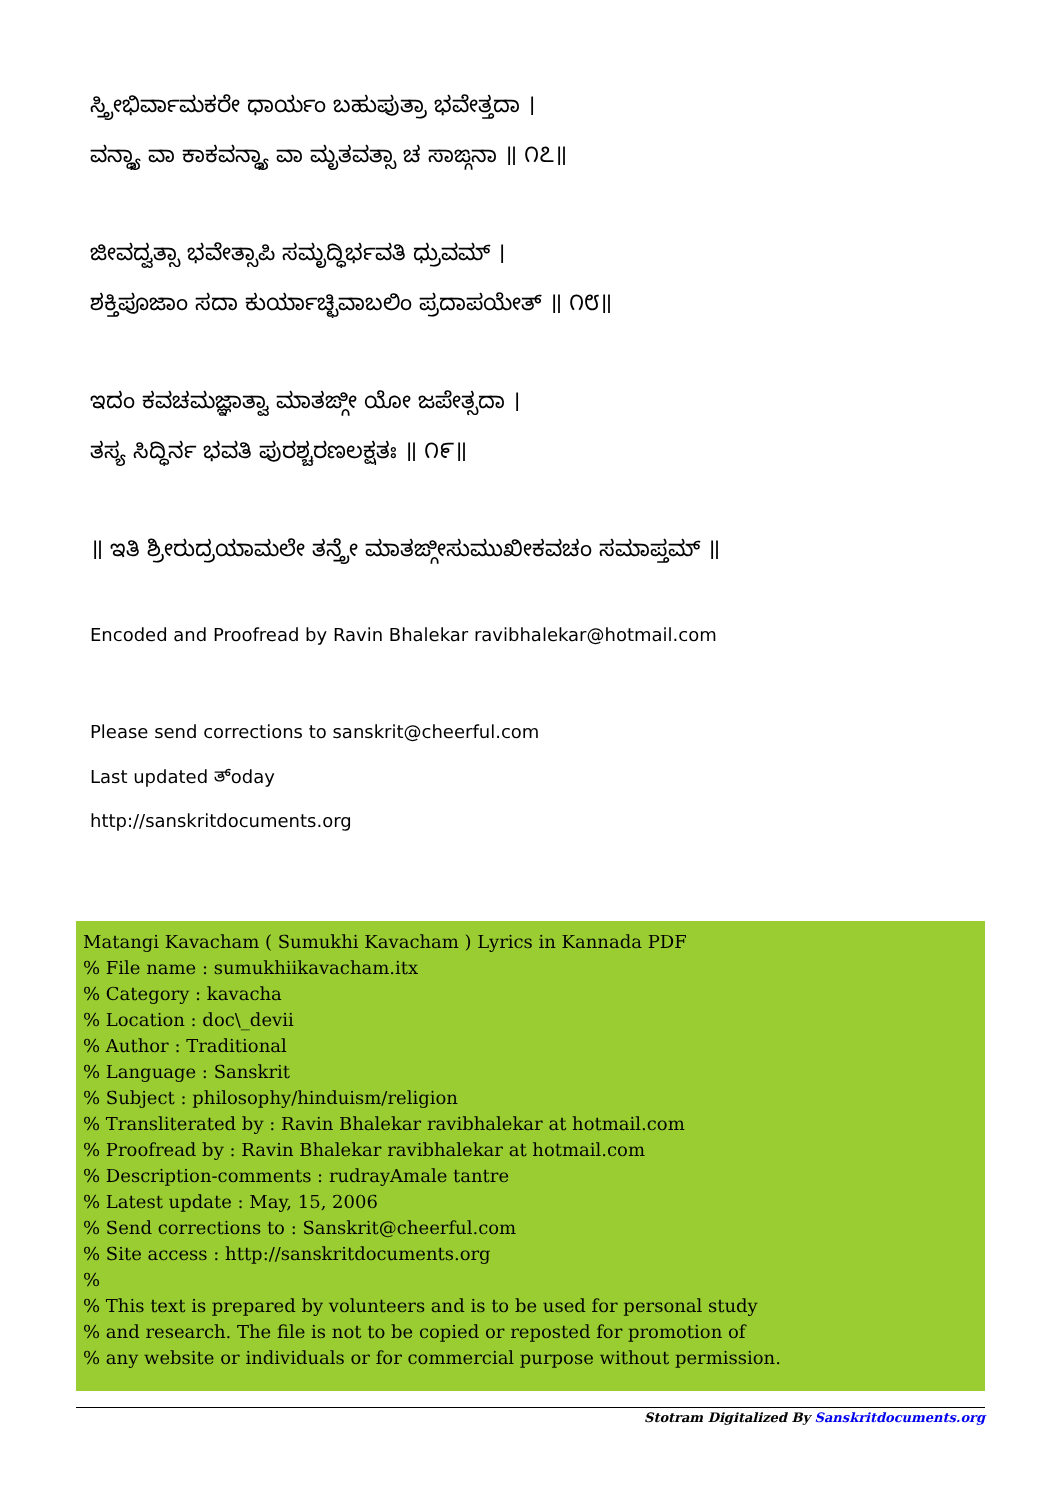ಸ್ತ್ರೀಭಿರ್ವಾಮಕರೇ ಧಾರ್ಯಂ ಬಹುಪುತ್ರಾ ಭವೇತ್ತದಾ ।
ವನ್ಧ್ಯಾ ವಾ ಕಾಕವನ್ಧ್ಯಾ ವಾ ಮೃತವತ್ಸಾ ಚ ಸಾಙ್ಗನಾ ॥ ೧೭॥
ಜೀವದ್ವತ್ಸಾ ಭವೇತ್ಸಾಪಿ ಸಮೃದ್ಧಿರ್ಭವತಿ ಧ್ರುವಮ್ ।
ಶಕ್ತಿಪೂಜಾಂ ಸದಾ ಕುರ್ಯಾಚ್ಛಿವಾಬಲಿಂ ಪ್ರದಾಪಯೇತ್ ॥ ೧೮॥
ಇದಂ ಕವಚಮಜ್ಞಾತ್ವಾ ಮಾತಙ್ಗೀ ಯೋ ಜಪೇತ್ಸದಾ ।
ತಸ್ಯ ಸಿದ್ಧಿರ್ನ ಭವತಿ ಪುರಶ್ಚರಣಲಕ್ಷತಃ ॥ ೧೯॥
॥ ಇತಿ ಶ್ರೀರುದ್ರಯಾಮಲೇ ತನ್ತ್ರೇ ಮಾತಙ್ಗೀಸುಮುಖೀಕವಚಂ ಸಮಾಪ್ತಮ್ ॥
Encoded and Proofread by Ravin Bhalekar ravibhalekar@hotmail.com
Please send corrections to sanskrit@cheerful.com
Last updated ತ್oday
http://sanskritdocuments.org
Matangi Kavacham ( Sumukhi Kavacham ) Lyrics in Kannada PDF
% File name : sumukhiikavacham.itx
% Category : kavacha
% Location : doc\_devii
% Author : Traditional
% Language : Sanskrit
% Subject : philosophy/hinduism/religion
% Transliterated by : Ravin Bhalekar ravibhalekar at hotmail.com
% Proofread by : Ravin Bhalekar ravibhalekar at hotmail.com
% Description-comments : rudrayAmale tantre
% Latest update : May, 15, 2006
% Send corrections to : Sanskrit@cheerful.com
% Site access : http://sanskritdocuments.org
%
% This text is prepared by volunteers and is to be used for personal study
% and research. The file is not to be copied or reposted for promotion of
% any website or individuals or for commercial purpose without permission.
Stotram Digitalized By Sanskritdocuments.org